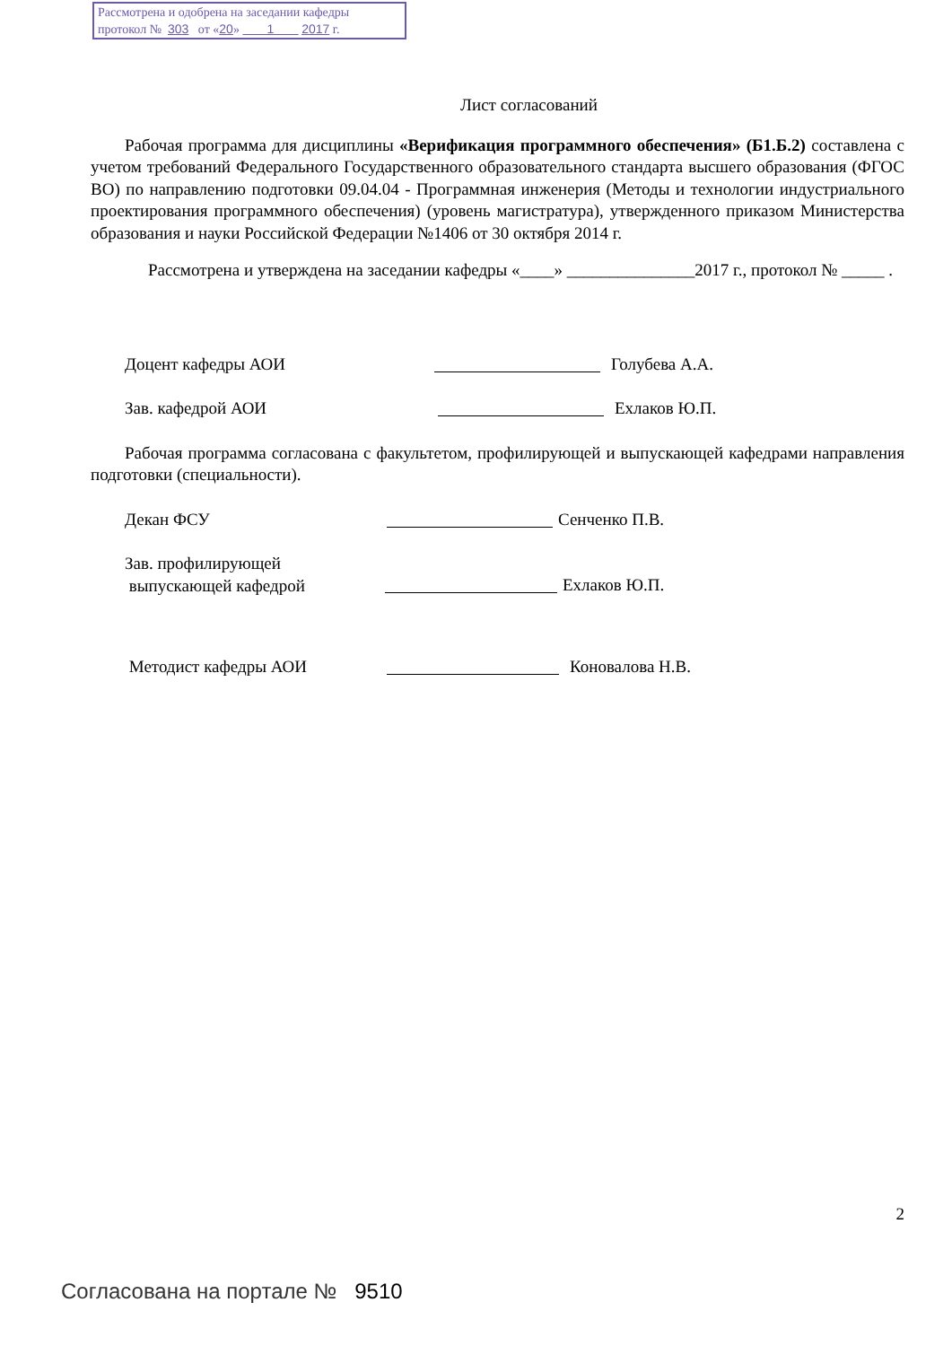Рассмотрена и одобрена на заседании кафедры
протокол № 303 от «20» 1 2017 г.
Лист согласований
Рабочая программа для дисциплины «Верификация программного обеспечения» (Б1.Б.2) составлена с учетом требований Федерального Государственного образовательного стандарта высшего образования (ФГОС ВО) по направлению подготовки 09.04.04 - Программная инженерия (Методы и технологии индустриального проектирования программного обеспечения) (уровень магистратура), утвержденного приказом Министерства образования и науки Российской Федерации №1406 от 30 октября 2014 г.
Рассмотрена и утверждена на заседании кафедры «____» _______________2017 г., протокол № _____ .
Доцент кафедры АОИ Голубева А.А.
Зав. кафедрой АОИ Ехлаков Ю.П.
Рабочая программа согласована с факультетом, профилирующей и выпускающей кафедрами направления подготовки (специальности).
Декан ФСУ Сенченко П.В.
Зав. профилирующей
выпускающей кафедрой
Ехлаков Ю.П.
Методист кафедры АОИ Коновалова Н.В.
2
Согласована на портале № 9510